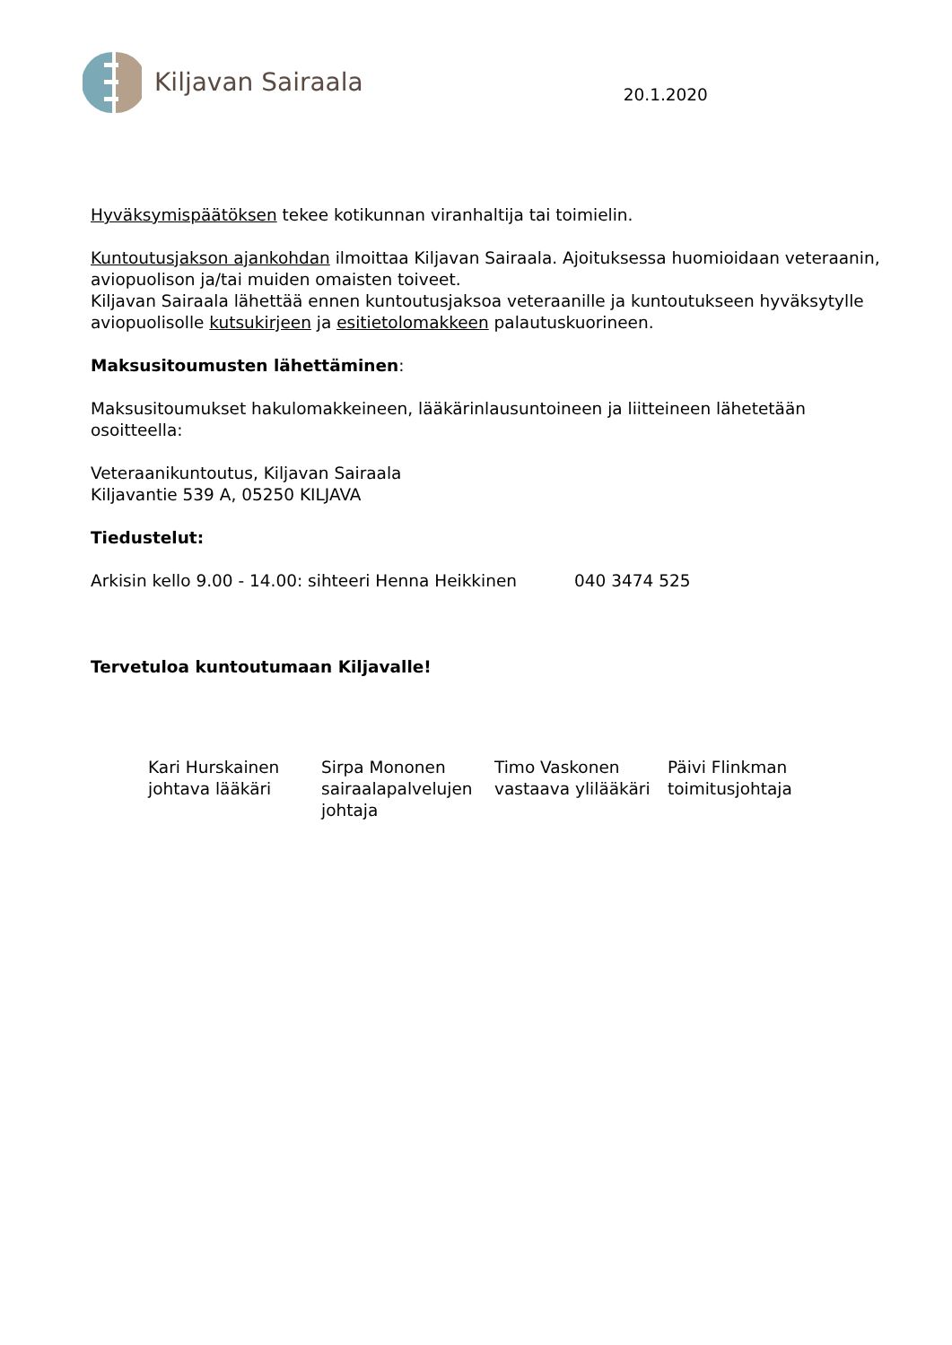Kiljavan Sairaala
20.1.2020
Hyväksymispäätöksen tekee kotikunnan viranhaltija tai toimielin.
Kuntoutusjakson ajankohdan ilmoittaa Kiljavan Sairaala. Ajoituksessa huomioidaan veteraanin, aviopuolison ja/tai muiden omaisten toiveet.
Kiljavan Sairaala lähettää ennen kuntoutusjaksoa veteraanille ja kuntoutukseen hyväksytylle aviopuolisolle kutsukirjeen ja esitietolomakkeen palautuskuorineen.
Maksusitoumusten lähettäminen:
Maksusitoumukset hakulomakkeineen, lääkärinlausuntoineen ja liitteineen lähetetään osoitteella:
Veteraanikuntoutus, Kiljavan Sairaala
Kiljavantie 539 A, 05250 KILJAVA
Tiedustelut:
Arkisin kello 9.00 - 14.00: sihteeri Henna Heikkinen 040 3474 525
Tervetuloa kuntoutumaan Kiljavalle!
Kari Hurskainen
johtava lääkäri
Sirpa Mononen
sairaalapalvelujen johtaja
Timo Vaskonen
vastaava ylilääkäri
Päivi Flinkman
toimitusjohtaja